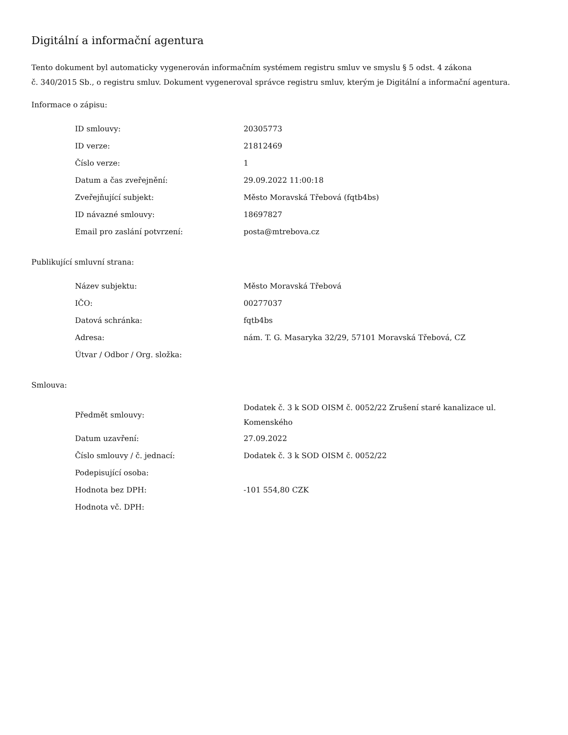Digitální a informační agentura
Tento dokument byl automaticky vygenerován informačním systémem registru smluv ve smyslu § 5 odst. 4 zákona
č. 340/2015 Sb., o registru smluv. Dokument vygeneroval správce registru smluv, kterým je Digitální a informační agentura.
Informace o zápisu:
| ID smlouvy: | 20305773 |
| ID verze: | 21812469 |
| Číslo verze: | 1 |
| Datum a čas zveřejnění: | 29.09.2022 11:00:18 |
| Zveřejňující subjekt: | Město Moravská Třebová (fqtb4bs) |
| ID návazné smlouvy: | 18697827 |
| Email pro zaslání potvrzení: | posta@mtrebova.cz |
Publikující smluvní strana:
| Název subjektu: | Město Moravská Třebová |
| IČO: | 00277037 |
| Datová schránka: | fqtb4bs |
| Adresa: | nám. T. G. Masaryka 32/29, 57101 Moravská Třebová, CZ |
| Útvar / Odbor / Org. složka: | |
Smlouva:
| Předmět smlouvy: | Dodatek č. 3 k SOD OISM č. 0052/22 Zrušení staré kanalizace ul. Komenského |
| Datum uzavření: | 27.09.2022 |
| Číslo smlouvy / č. jednací: | Dodatek č. 3 k SOD OISM č. 0052/22 |
| Podepisující osoba: | |
| Hodnota bez DPH: | -101 554,80 CZK |
| Hodnota vč. DPH: | |